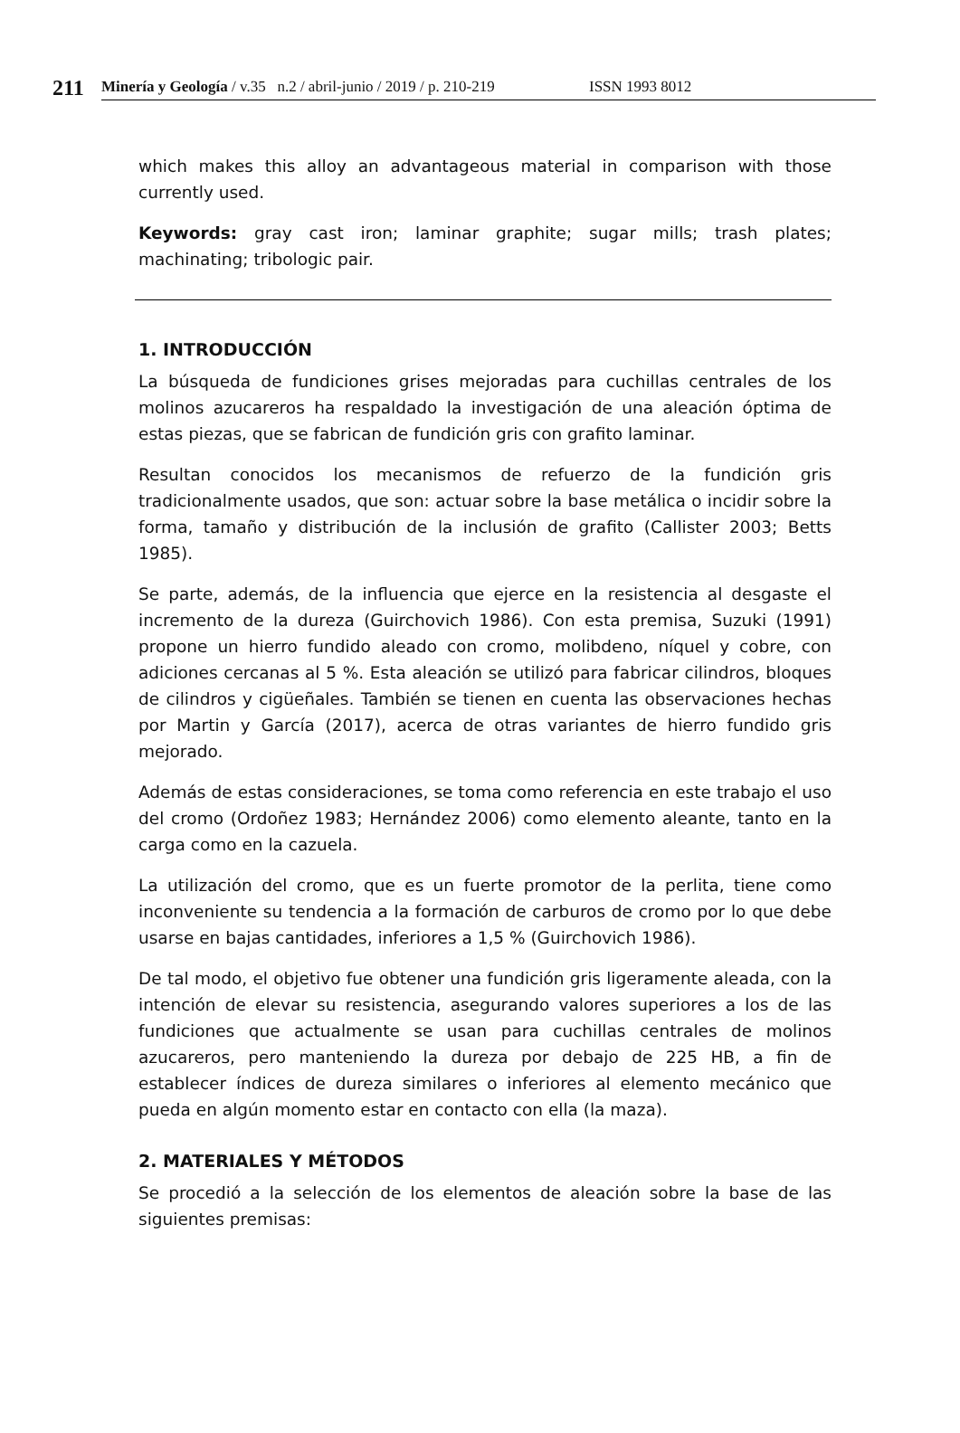211 Minería y Geología / v.35 n.2 / abril-junio / 2019 / p. 210-219 ISSN 1993 8012
which makes this alloy an advantageous material in comparison with those currently used.
Keywords: gray cast iron; laminar graphite; sugar mills; trash plates; machinating; tribologic pair.
1. INTRODUCCIÓN
La búsqueda de fundiciones grises mejoradas para cuchillas centrales de los molinos azucareros ha respaldado la investigación de una aleación óptima de estas piezas, que se fabrican de fundición gris con grafito laminar.
Resultan conocidos los mecanismos de refuerzo de la fundición gris tradicionalmente usados, que son: actuar sobre la base metálica o incidir sobre la forma, tamaño y distribución de la inclusión de grafito (Callister 2003; Betts 1985).
Se parte, además, de la influencia que ejerce en la resistencia al desgaste el incremento de la dureza (Guirchovich 1986). Con esta premisa, Suzuki (1991) propone un hierro fundido aleado con cromo, molibdeno, níquel y cobre, con adiciones cercanas al 5 %. Esta aleación se utilizó para fabricar cilindros, bloques de cilindros y cigüeñales. También se tienen en cuenta las observaciones hechas por Martin y García (2017), acerca de otras variantes de hierro fundido gris mejorado.
Además de estas consideraciones, se toma como referencia en este trabajo el uso del cromo (Ordoñez 1983; Hernández 2006) como elemento aleante, tanto en la carga como en la cazuela.
La utilización del cromo, que es un fuerte promotor de la perlita, tiene como inconveniente su tendencia a la formación de carburos de cromo por lo que debe usarse en bajas cantidades, inferiores a 1,5 % (Guirchovich 1986).
De tal modo, el objetivo fue obtener una fundición gris ligeramente aleada, con la intención de elevar su resistencia, asegurando valores superiores a los de las fundiciones que actualmente se usan para cuchillas centrales de molinos azucareros, pero manteniendo la dureza por debajo de 225 HB, a fin de establecer índices de dureza similares o inferiores al elemento mecánico que pueda en algún momento estar en contacto con ella (la maza).
2. MATERIALES Y MÉTODOS
Se procedió a la selección de los elementos de aleación sobre la base de las siguientes premisas: